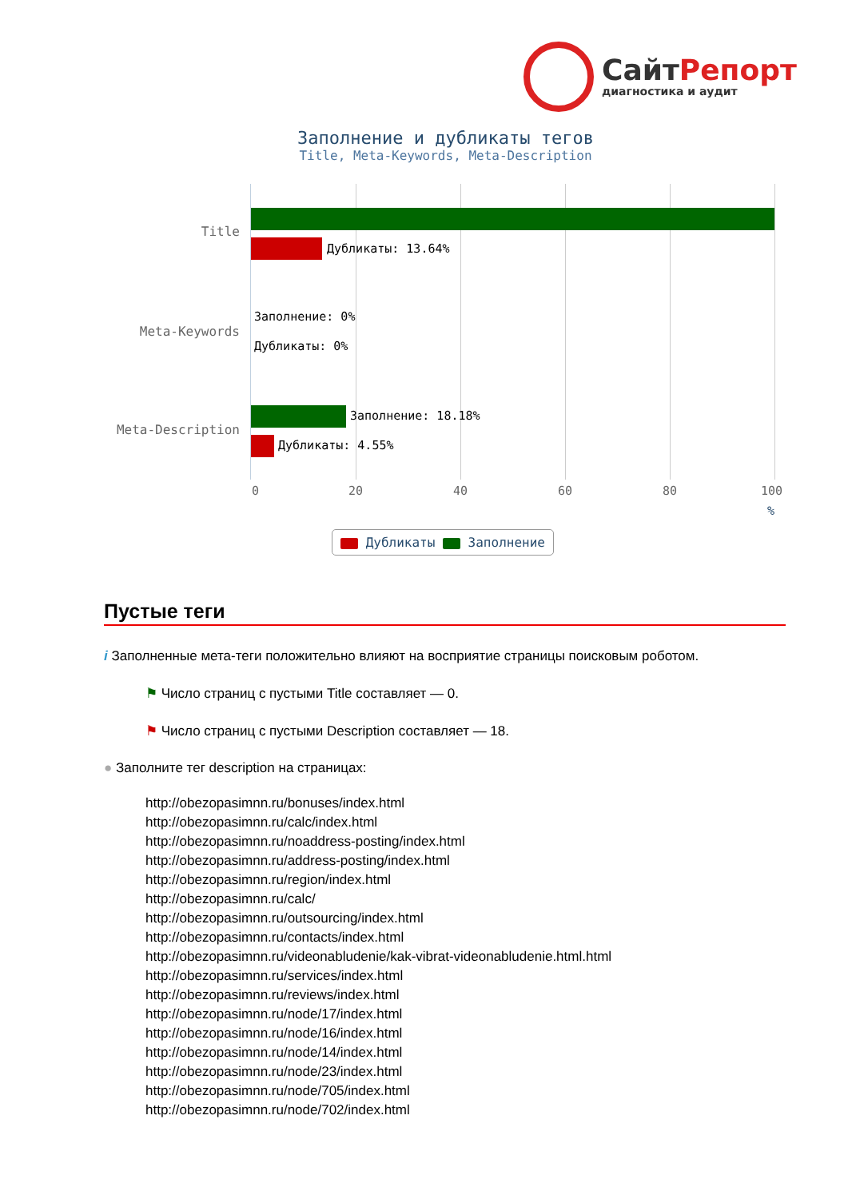СайтРепорт
диагностика и аудит
Заполнение и дубликаты тегов
Title, Meta-Keywords, Meta-Description
Title
Meta-Keywords
Meta-Description
Дубликаты: 13.64%
Заполнение: 0%
Дубликаты: 0%
Заполнение: 18.18%
Дубликаты: 4.55%
0 20 40 60 80 100
%
Дубликаты Заполнение
Пустые теги
i Заполненные мета-теги положительно влияют на восприятие страницы поисковым роботом.
⚑ Число страниц с пустыми Title составляет — 0.
⚑ Число страниц с пустыми Description составляет — 18.
● Заполните тег description на страницах:
http://obezopasimnn.ru/bonuses/index.html
http://obezopasimnn.ru/calc/index.html
http://obezopasimnn.ru/noaddress-posting/index.html
http://obezopasimnn.ru/address-posting/index.html
http://obezopasimnn.ru/region/index.html
http://obezopasimnn.ru/calc/
http://obezopasimnn.ru/outsourcing/index.html
http://obezopasimnn.ru/contacts/index.html
http://obezopasimnn.ru/videonabludenie/kak-vibrat-videonabludenie.html.html
http://obezopasimnn.ru/services/index.html
http://obezopasimnn.ru/reviews/index.html
http://obezopasimnn.ru/node/17/index.html
http://obezopasimnn.ru/node/16/index.html
http://obezopasimnn.ru/node/14/index.html
http://obezopasimnn.ru/node/23/index.html
http://obezopasimnn.ru/node/705/index.html
http://obezopasimnn.ru/node/702/index.html